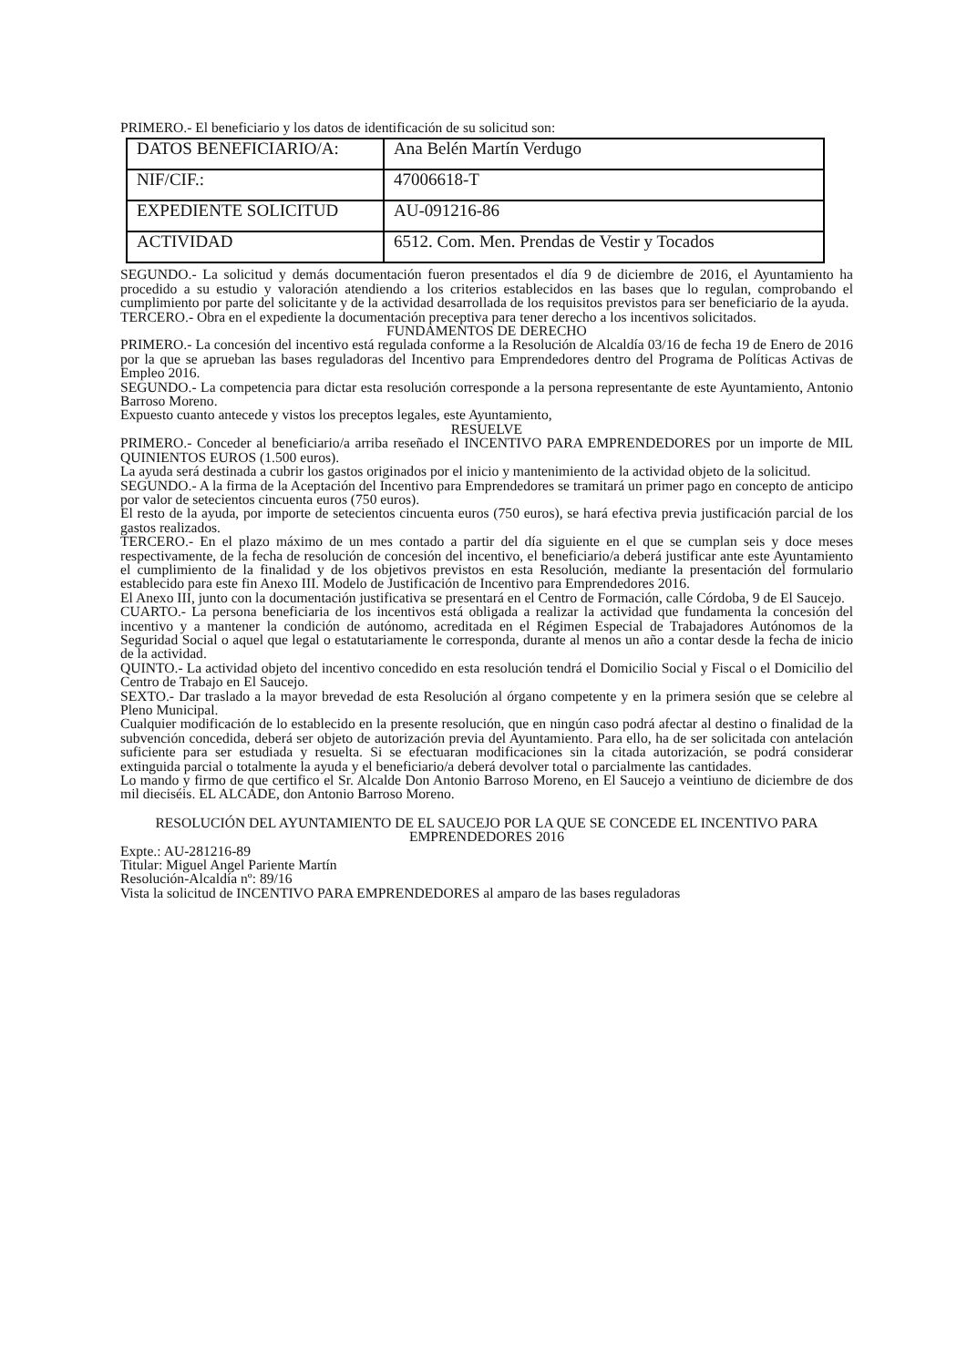PRIMERO.- El beneficiario y los datos de identificación de su solicitud son:
| DATOS BENEFICIARIO/A: | Ana Belén Martín Verdugo |
| NIF/CIF.: | 47006618-T |
| EXPEDIENTE SOLICITUD | AU-091216-86 |
| ACTIVIDAD | 6512. Com. Men. Prendas de Vestir y Tocados |
SEGUNDO.- La solicitud y demás documentación fueron presentados el día 9 de diciembre de 2016, el Ayuntamiento ha procedido a su estudio y valoración atendiendo a los criterios establecidos en las bases que lo regulan, comprobando el cumplimiento por parte del solicitante y de la actividad desarrollada de los requisitos previstos para ser beneficiario de la ayuda.
TERCERO.- Obra en el expediente la documentación preceptiva para tener derecho a los incentivos solicitados.
FUNDAMENTOS DE DERECHO
PRIMERO.- La concesión del incentivo está regulada conforme a la Resolución de Alcaldía 03/16 de fecha 19 de Enero de 2016 por la que se aprueban las bases reguladoras del Incentivo para Emprendedores dentro del Programa de Políticas Activas de Empleo 2016.
SEGUNDO.- La competencia para dictar esta resolución corresponde a la persona representante de este Ayuntamiento, Antonio Barroso Moreno.
Expuesto cuanto antecede y vistos los preceptos legales, este Ayuntamiento,
RESUELVE
PRIMERO.- Conceder al beneficiario/a arriba reseñado el INCENTIVO PARA EMPRENDEDORES por un importe de MIL QUINIENTOS EUROS (1.500 euros).
La ayuda será destinada a cubrir los gastos originados por el inicio y mantenimiento de la actividad objeto de la solicitud.
SEGUNDO.- A la firma de la Aceptación del Incentivo para Emprendedores se tramitará un primer pago en concepto de anticipo por valor de setecientos cincuenta euros (750 euros).
El resto de la ayuda, por importe de setecientos cincuenta euros (750 euros), se hará efectiva previa justificación parcial de los gastos realizados.
TERCERO.- En el plazo máximo de un mes contado a partir del día siguiente en el que se cumplan seis y doce meses respectivamente, de la fecha de resolución de concesión del incentivo, el beneficiario/a deberá justificar ante este Ayuntamiento el cumplimiento de la finalidad y de los objetivos previstos en esta Resolución, mediante la presentación del formulario establecido para este fin Anexo III. Modelo de Justificación de Incentivo para Emprendedores 2016.
El Anexo III, junto con la documentación justificativa se presentará en el Centro de Formación, calle Córdoba, 9 de El Saucejo.
CUARTO.- La persona beneficiaria de los incentivos está obligada a realizar la actividad que fundamenta la concesión del incentivo y a mantener la condición de autónomo, acreditada en el Régimen Especial de Trabajadores Autónomos de la Seguridad Social o aquel que legal o estatutariamente le corresponda, durante al menos un año a contar desde la fecha de inicio de la actividad.
QUINTO.- La actividad objeto del incentivo concedido en esta resolución tendrá el Domicilio Social y Fiscal o el Domicilio del Centro de Trabajo en El Saucejo.
SEXTO.- Dar traslado a la mayor brevedad de esta Resolución al órgano competente y en la primera sesión que se celebre al Pleno Municipal.
Cualquier modificación de lo establecido en la presente resolución, que en ningún caso podrá afectar al destino o finalidad de la subvención concedida, deberá ser objeto de autorización previa del Ayuntamiento. Para ello, ha de ser solicitada con antelación suficiente para ser estudiada y resuelta. Si se efectuaran modificaciones sin la citada autorización, se podrá considerar extinguida parcial o totalmente la ayuda y el beneficiario/a deberá devolver total o parcialmente las cantidades.
Lo mando y firmo de que certifico el Sr. Alcalde Don Antonio Barroso Moreno, en El Saucejo a veintiuno de diciembre de dos mil dieciséis. EL ALCADE, don Antonio Barroso Moreno.
RESOLUCIÓN DEL AYUNTAMIENTO DE EL SAUCEJO POR LA QUE SE CONCEDE EL INCENTIVO PARA EMPRENDEDORES 2016
Expte.: AU-281216-89
Titular: Miguel Angel Pariente Martín
Resolución-Alcaldía nº: 89/16
Vista la solicitud de INCENTIVO PARA EMPRENDEDORES al amparo de las bases reguladoras